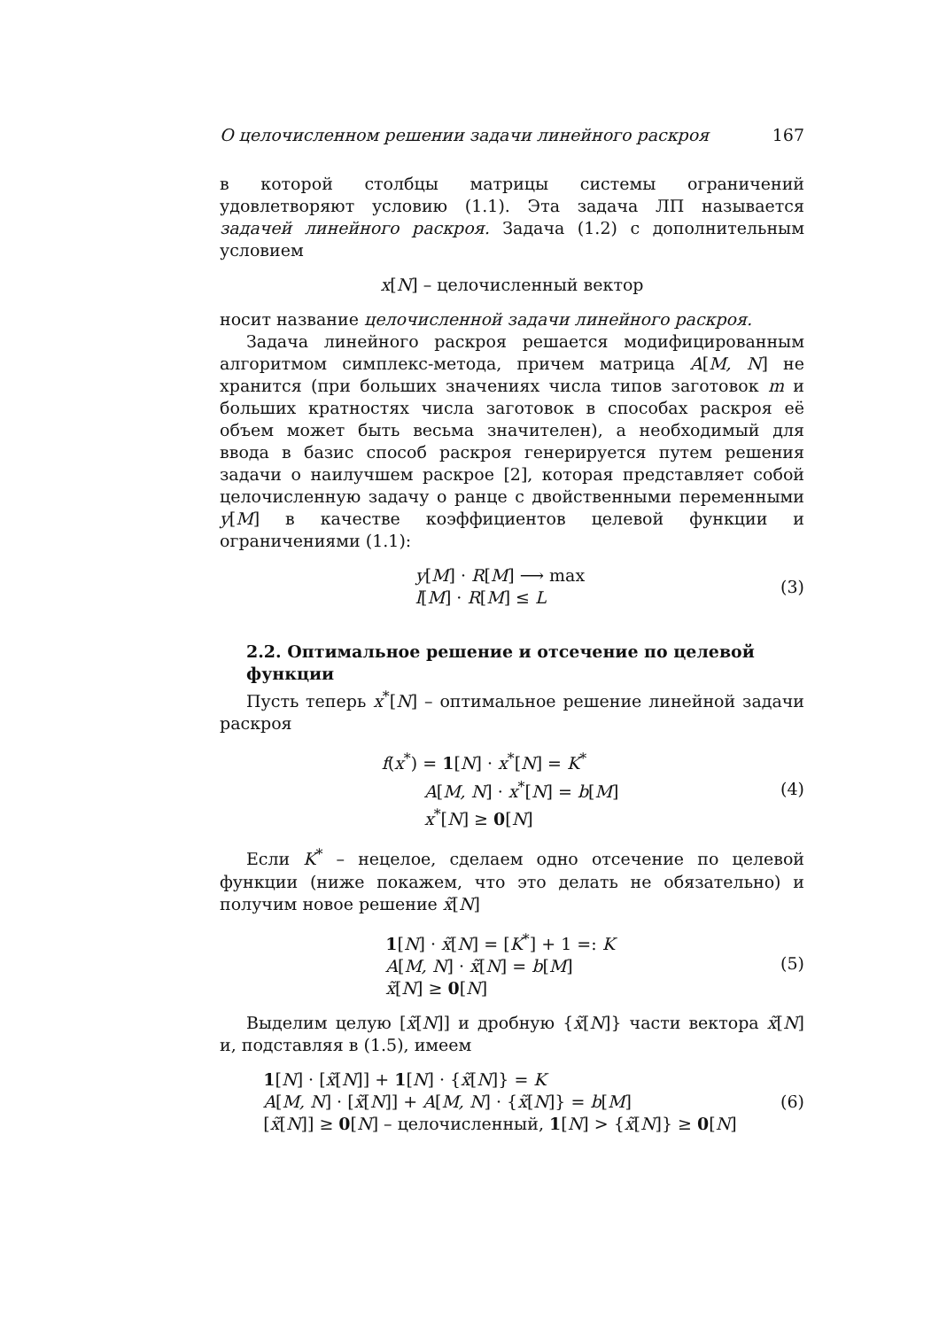О целочисленном решении задачи линейного раскроя 167
в которой столбцы матрицы системы ограничений удовлетворяют условию (1.1). Эта задача ЛП называется задачей линейного раскроя. Задача (1.2) с дополнительным условием
x[N] – целочисленный вектор
носит название целочисленной задачи линейного раскроя.
Задача линейного раскроя решается модифицированным алгоритмом симплекс-метода, причем матрица A[M, N] не хранится (при больших значениях числа типов заготовок m и больших кратностях числа заготовок в способах раскроя её объем может быть весьма значителен), а необходимый для ввода в базис способ раскроя генерируется путем решения задачи о наилучшем раскрое [2], которая представляет собой целочисленную задачу о ранце с двойственными переменными y[M] в качестве коэффициентов целевой функции и ограничениями (1.1):
y[M] · R[M] ⟶ max
l[M] · R[M] ≤ L
(3)
2.2. Оптимальное решение и отсечение по целевой функции
Пусть теперь x<sup>*</sup>[N] – оптимальное решение линейной задачи раскроя
f(x<sup>*</sup>) = 1[N] · x<sup>*</sup>[N] = K<sup>*</sup>
A[M, N] · x<sup>*</sup>[N] = b[M]
x<sup>*</sup>[N] ≥ 0[N]
(4)
Если K<sup>*</sup> – нецелое, сделаем одно отсечение по целевой функции (ниже покажем, что это делать не обязательно) и получим новое решение x̃[N]
1[N] · x̃[N] = [K<sup>*</sup>] + 1 =: K
A[M, N] · x̃[N] = b[M]
x̃[N] ≥ 0[N]
(5)
Выделим целую [x̃[N]] и дробную {x̃[N]} части вектора x̃[N] и, подставляя в (1.5), имеем
1[N] · [x̃[N]] + 1[N] · {x̃[N]} = K
A[M, N] · [x̃[N]] + A[M, N] · {x̃[N]} = b[M]
[x̃[N]] ≥ 0[N] – целочисленный, 1[N] > {x̃[N]} ≥ 0[N]
(6)